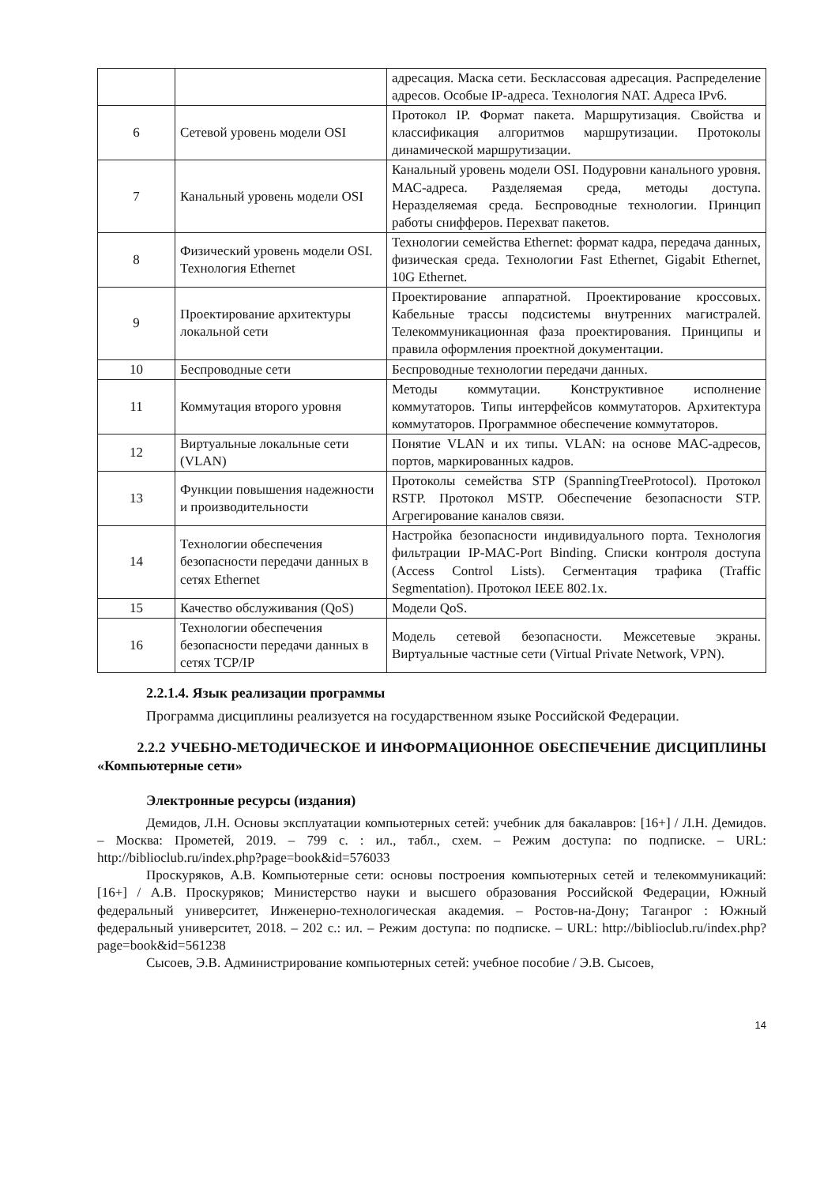| | | адресация. Маска сети. Бесклассовая адресация. Распределение адресов. Особые IP-адреса. Технология NAT. Адреса IPv6. |
| 6 | Сетевой уровень модели OSI | Протокол IP. Формат пакета. Маршрутизация. Свойства и классификация алгоритмов маршрутизации. Протоколы динамической маршрутизации. |
| 7 | Канальный уровень модели OSI | Канальный уровень модели OSI. Подуровни канального уровня. МАС-адреса. Разделяемая среда, методы доступа. Неразделяемая среда. Беспроводные технологии. Принцип работы снифферов. Перехват пакетов. |
| 8 | Физический уровень модели OSI. Технология Ethernet | Технологии семейства Ethernet: формат кадра, передача данных, физическая среда. Технологии Fast Ethernet, Gigabit Ethernet, 10G Ethernet. |
| 9 | Проектирование архитектуры локальной сети | Проектирование аппаратной. Проектирование кроссовых. Кабельные трассы подсистемы внутренних магистралей. Телекоммуникационная фаза проектирования. Принципы и правила оформления проектной документации. |
| 10 | Беспроводные сети | Беспроводные технологии передачи данных. |
| 11 | Коммутация второго уровня | Методы коммутации. Конструктивное исполнение коммутаторов. Типы интерфейсов коммутаторов. Архитектура коммутаторов. Программное обеспечение коммутаторов. |
| 12 | Виртуальные локальные сети (VLAN) | Понятие VLAN и их типы. VLAN: на основе MAC-адресов, портов, маркированных кадров. |
| 13 | Функции повышения надежности и производительности | Протоколы семейства STP (SpanningTreeProtocol). Протокол RSTP. Протокол MSTP. Обеспечение безопасности STP. Агрегирование каналов связи. |
| 14 | Технологии обеспечения безопасности передачи данных в сетях Ethernet | Настройка безопасности индивидуального порта. Технология фильтрации IP-MAC-Port Binding. Списки контроля доступа (Access Control Lists). Сегментация трафика (Traffic Segmentation). Протокол IEEE 802.1x. |
| 15 | Качество обслуживания (QoS) | Модели QoS. |
| 16 | Технологии обеспечения безопасности передачи данных в сетях TCP/IP | Модель сетевой безопасности. Межсетевые экраны. Виртуальные частные сети (Virtual Private Network, VPN). |
2.2.1.4. Язык реализации программы
Программа дисциплины реализуется на государственном языке Российской Федерации.
2.2.2 УЧЕБНО-МЕТОДИЧЕСКОЕ И ИНФОРМАЦИОННОЕ ОБЕСПЕЧЕНИЕ ДИСЦИПЛИНЫ «Компьютерные сети»
Электронные ресурсы (издания)
Демидов, Л.Н. Основы эксплуатации компьютерных сетей: учебник для бакалавров: [16+] / Л.Н. Демидов. – Москва: Прометей, 2019. – 799 с. : ил., табл., схем. – Режим доступа: по подписке. – URL: http://biblioclub.ru/index.php?page=book&id=576033
Проскуряков, А.В. Компьютерные сети: основы построения компьютерных сетей и телекоммуникаций: [16+] / А.В. Проскуряков; Министерство науки и высшего образования Российской Федерации, Южный федеральный университет, Инженерно-технологическая академия. – Ростов-на-Дону; Таганрог : Южный федеральный университет, 2018. – 202 с.: ил. – Режим доступа: по подписке. – URL: http://biblioclub.ru/index.php?page=book&id=561238
Сысоев, Э.В. Администрирование компьютерных сетей: учебное пособие / Э.В. Сысоев,
14